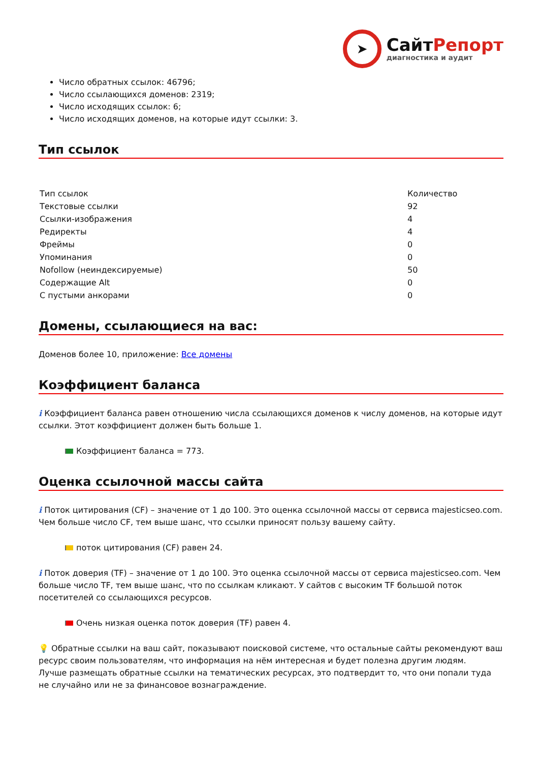➤
СайтРепорт
диагностика и аудит
Число обратных ссылок: 46796;
Число ссылающихся доменов: 2319;
Число исходящих ссылок: 6;
Число исходящих доменов, на которые идут ссылки: 3.
Тип ссылок
| Тип ссылок | Количество |
| Текстовые ссылки | 92 |
| Ссылки-изображения | 4 |
| Редиректы | 4 |
| Фреймы | 0 |
| Упоминания | 0 |
| Nofollow (неиндексируемые) | 50 |
| Содержащие Alt | 0 |
| С пустыми анкорами | 0 |
Домены, ссылающиеся на вас:
Доменов более 10, приложение: Все домены
Коэффициент баланса
i Коэффициент баланса равен отношению числа ссылающихся доменов к числу доменов, на которые идут ссылки. Этот коэффициент должен быть больше 1.
Коэффициент баланса = 773.
Оценка ссылочной массы сайта
i Поток цитирования (CF) – значение от 1 до 100. Это оценка ссылочной массы от сервиса majesticseo.com. Чем больше число CF, тем выше шанс, что ссылки приносят пользу вашему сайту.
поток цитирования (CF) равен 24.
i Поток доверия (TF) – значение от 1 до 100. Это оценка ссылочной массы от сервиса majesticseo.com. Чем больше число TF, тем выше шанс, что по ссылкам кликают. У сайтов с высоким TF большой поток посетителей со ссылающихся ресурсов.
Очень низкая оценка поток доверия (TF) равен 4.
💡 Обратные ссылки на ваш сайт, показывают поисковой системе, что остальные сайты рекомендуют ваш ресурс своим пользователям, что информация на нём интересная и будет полезна другим людям.
Лучше размещать обратные ссылки на тематических ресурсах, это подтвердит то, что они попали туда не случайно или не за финансовое вознаграждение.